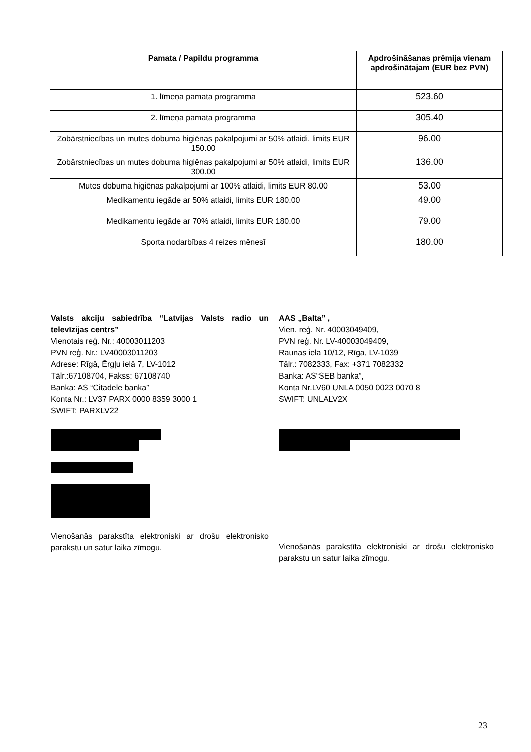| Pamata / Papildu programma | Apdrošināšanas prēmija vienam apdrošinātajam (EUR bez PVN) |
| --- | --- |
| 1. līmeņa pamata programma | 523.60 |
| 2. līmeņa pamata programma | 305.40 |
| Zobārstniecības un mutes dobuma higiēnas pakalpojumi ar 50% atlaidi, limits EUR 150.00 | 96.00 |
| Zobārstniecības un mutes dobuma higiēnas pakalpojumi ar 50% atlaidi, limits EUR 300.00 | 136.00 |
| Mutes dobuma higiēnas pakalpojumi ar 100% atlaidi, limits EUR 80.00 | 53.00 |
| Medikamentu iegāde ar 50% atlaidi, limits EUR 180.00 | 49.00 |
| Medikamentu iegāde ar 70% atlaidi, limits EUR 180.00 | 79.00 |
| Sporta nodarbības 4 reizes mēnesī | 180.00 |
Valsts akciju sabiedrība “Latvijas Valsts radio un televīzijas centrs”
Vienotais reģ. Nr.: 40003011203
PVN reģ. Nr.: LV40003011203
Adrese: Rīgā, Ērgļu ielā 7, LV-1012
Tālr.:67108704, Fakss: 67108740
Banka: AS “Citadele banka”
Konta Nr.: LV37 PARX 0000 8359 3000 1
SWIFT: PARXLV22
Vienošanās parakstīta elektroniski ar drošu elektronisko parakstu un satur laika zīmogu.
AAS „Balta” ,
Vien. reģ. Nr. 40003049409,
PVN reģ. Nr. LV-40003049409,
Raunas iela 10/12, Rīga, LV-1039
Tālr.: 7082333, Fax: +371 7082332
Banka: AS“SEB banka”,
Konta Nr.LV60 UNLA 0050 0023 0070 8
SWIFT: UNLALV2X
Vienošanās parakstīta elektroniski ar drošu elektronisko parakstu un satur laika zīmogu.
23